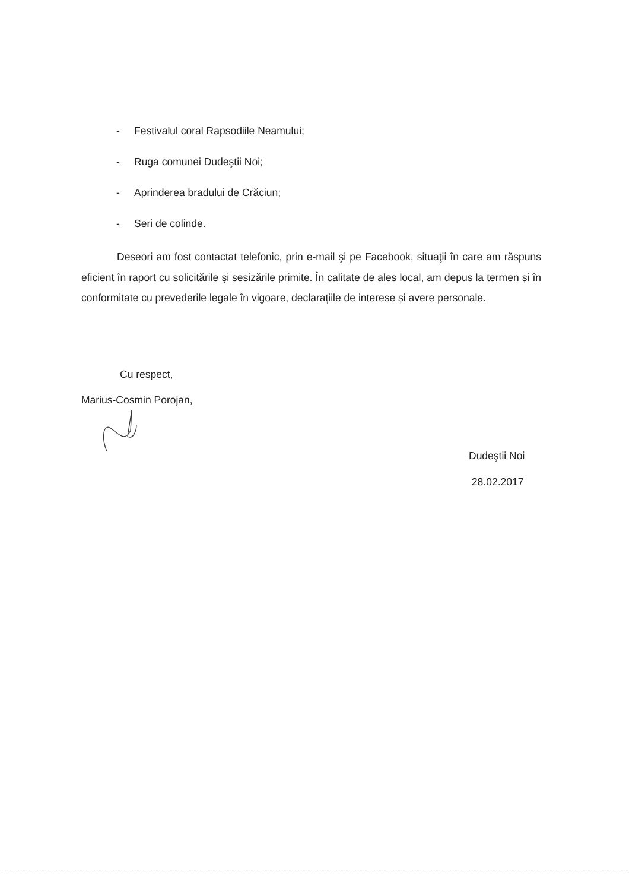- Festivalul coral Rapsodiile Neamului;
- Ruga comunei Dudeştii Noi;
- Aprinderea bradului de Crăciun;
- Seri de colinde.
Deseori am fost contactat telefonic, prin e-mail şi pe Facebook, situaţii în care am răspuns eficient în raport cu solicitările şi sesizările primite. În calitate de ales local, am depus la termen și în conformitate cu prevederile legale în vigoare, declarațiile de interese și avere personale.
Cu respect,
Marius-Cosmin Porojan,
Dudeştii Noi
28.02.2017